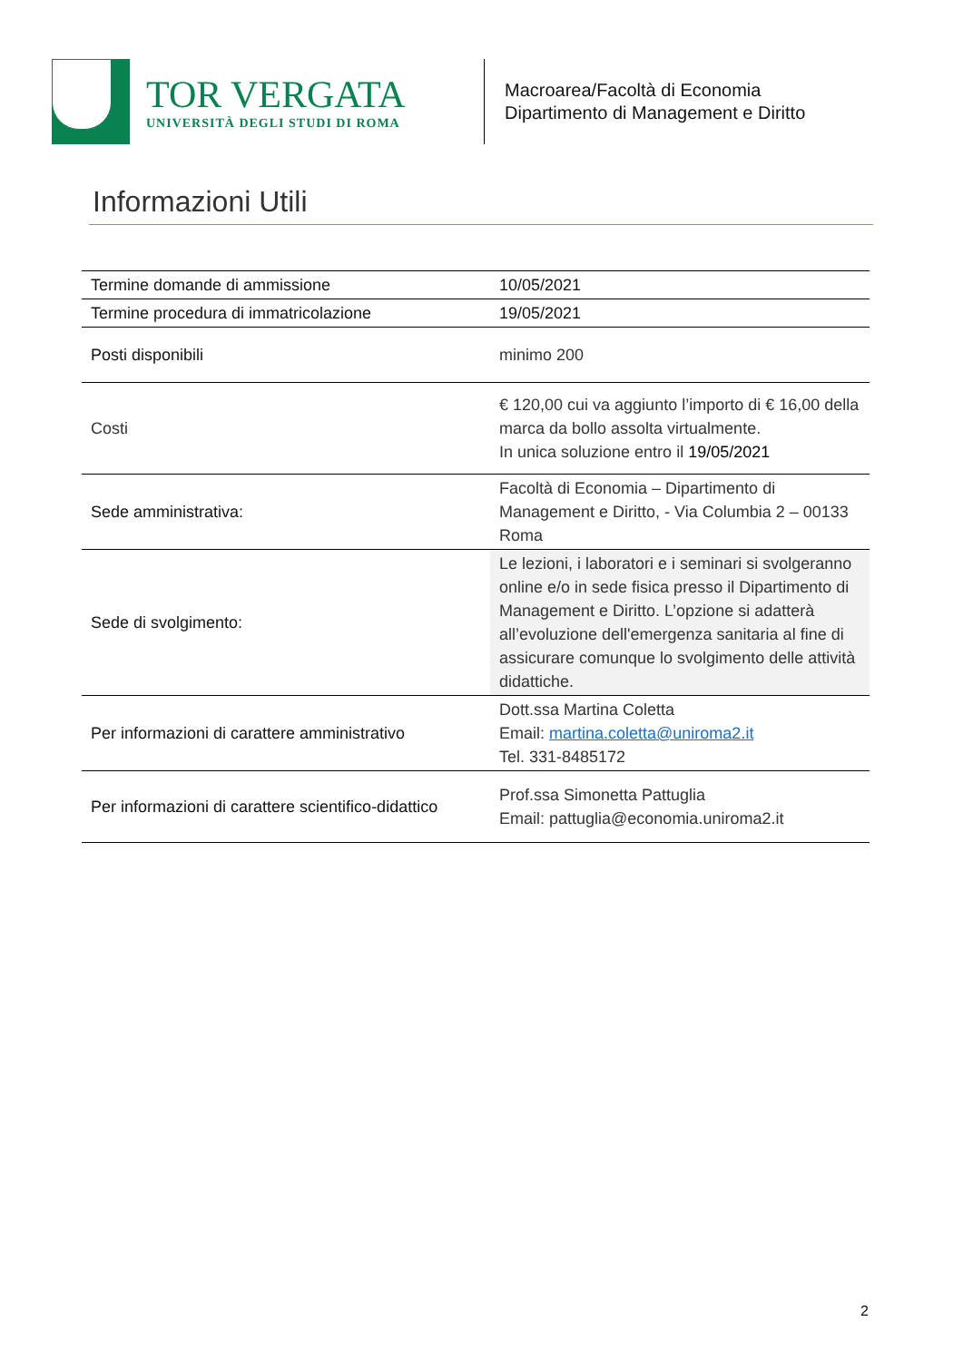TOR VERGATA
UNIVERSITÀ DEGLI STUDI DI ROMA
Macroarea/Facoltà di Economia
Dipartimento di Management e Diritto
Informazioni Utili
| Termine domande di ammissione | 10/05/2021 |
| Termine procedura di immatricolazione | 19/05/2021 |
| Posti disponibili | minimo 200 |
| Costi | € 120,00 cui va aggiunto l’importo di € 16,00 della marca da bollo assolta virtualmente. In unica soluzione entro il 19/05/2021 |
| Sede amministrativa: | Facoltà di Economia – Dipartimento di Management e Diritto, - Via Columbia 2 – 00133 Roma |
| Sede di svolgimento: | Le lezioni, i laboratori e i seminari si svolgeranno online e/o in sede fisica presso il Dipartimento di Management e Diritto. L’opzione si adatterà all’evoluzione dell'emergenza sanitaria al fine di assicurare comunque lo svolgimento delle attività didattiche. |
| Per informazioni di carattere amministrativo | Dott.ssa Martina Coletta Email: martina.coletta@uniroma2.it Tel. 331-8485172 |
| Per informazioni di carattere scientifico-didattico | Prof.ssa Simonetta Pattuglia Email: pattuglia@economia.uniroma2.it |
2